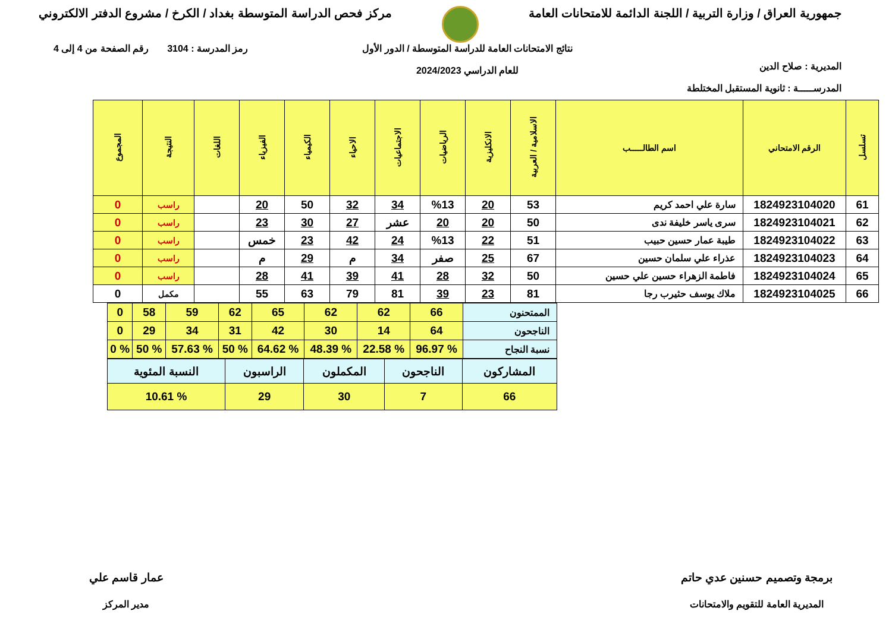جمهورية العراق / وزارة التربية / اللجنة الدائمة للامتحانات العامة
مركز فحص الدراسة المتوسطة بغداد / الكرخ / مشروع الدفتر الالكتروني
المديرية : صلاح الدين
المدرســـــة : ثانوية المستقبل المختلطة
نتائج الامتحانات العامة للدراسة المتوسطة / الدور الأول
للعام الدراسي 2024/2023
رمز المدرسة : 3104 رقم الصفحة من 4 إلى 4
| تسلسل | الرقم الامتحاني | اسم الطالـــــب | الاسلامية / العربية | الانكليزية | الرياضيات | الاجتماعيات | الاحياء | الكيمياء | الفيزياء | اللغات | النتيجة | المجموع |
| --- | --- | --- | --- | --- | --- | --- | --- | --- | --- | --- | --- | --- |
| 61 | 1824923104020 | سارة علي احمد كريم | 53 | 20 | %13 | 34 | 32 | 50 | 20 | | راسب | 0 |
| 62 | 1824923104021 | سرى ياسر خليفة ندى | 50 | 20 | 20 | عشر | 27 | 30 | 23 | | راسب | 0 |
| 63 | 1824923104022 | طيبة عمار حسين حبيب | 51 | 22 | %13 | 24 | 42 | 23 | خمس | | راسب | 0 |
| 64 | 1824923104023 | عذراء علي سلمان حسين | 67 | 25 | صفر | 34 | م | 29 | م | | راسب | 0 |
| 65 | 1824923104024 | فاطمة الزهراء حسين علي حسين | 50 | 32 | 28 | 41 | 39 | 41 | 28 | | راسب | 0 |
| 66 | 1824923104025 | ملاك يوسف حثيرب رجا | 81 | 23 | 39 | 81 | 79 | 63 | 55 | | مكمل | 0 |
| الممتحنون | 66 | 62 | 62 | 65 | 62 | 59 | 58 | 0 |
| الناجحون | 64 | 14 | 30 | 42 | 31 | 34 | 29 | 0 |
| نسبة النجاح | % 96.97 | % 22.58 | % 48.39 | % 64.62 | % 50 | % 57.63 | % 50 | % 0 |
| المشاركون | الناجحون | المكملون | الراسبون | النسبة المئوية |
| 66 | 7 | 30 | 29 | % 10.61 |
برمجة وتصميم حسنين عدي حاتم
المديرية العامة للتقويم والامتحانات
عمار قاسم علي
مدير المركز